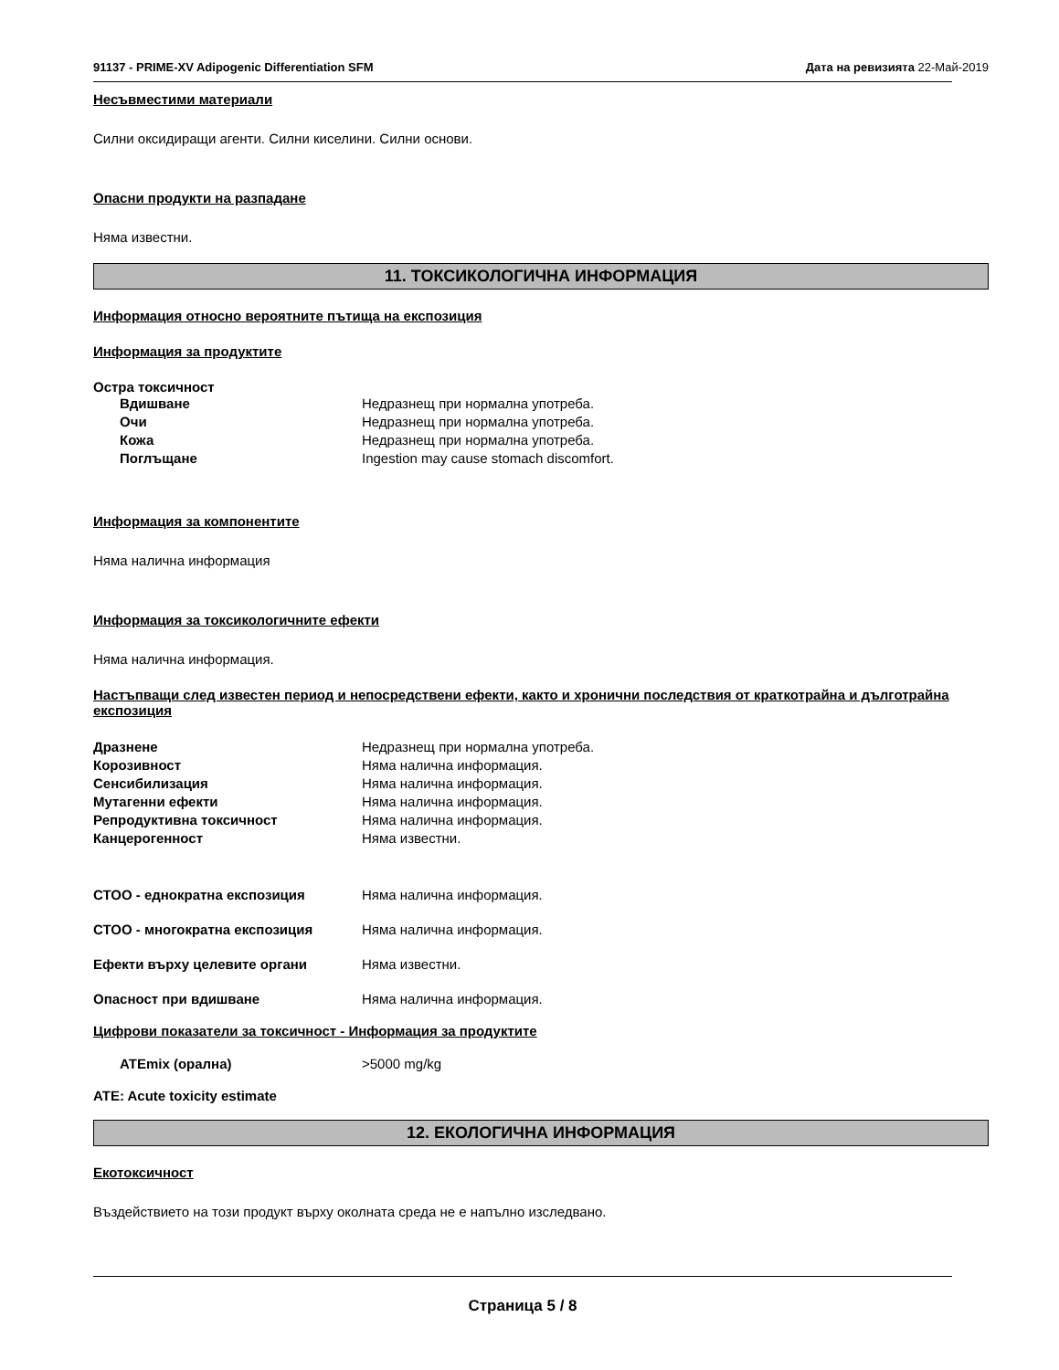91137 - PRIME-XV Adipogenic Differentiation SFM Дата на ревизията 22-Май-2019
Несъвместими материали
Силни оксидиращи агенти. Силни киселини. Силни основи.
Опасни продукти на разпадане
Няма известни.
11. ТОКСИКОЛОГИЧНА ИНФОРМАЦИЯ
Информация относно вероятните пътища на експозиция
Информация за продуктите
Остра токсичност
Вдишване Недразнещ при нормална употреба.
Очи Недразнещ при нормална употреба.
Кожа Недразнещ при нормална употреба.
Поглъщане Ingestion may cause stomach discomfort.
Информация за компонентите
Няма налична информация
Информация за токсикологичните ефекти
Няма налична информация.
Настъпващи след известен период и непосредствени ефекти, както и хронични последствия от краткотрайна и дълготрайна експозиция
Дразнене Недразнещ при нормална употреба.
Корозивност Няма налична информация.
Сенсибилизация Няма налична информация.
Мутагенни ефекти Няма налична информация.
Репродуктивна токсичност Няма налична информация.
Канцерогенност Няма известни.
СТОО - еднократна експозиция Няма налична информация.
СТОО - многократна експозиция Няма налична информация.
Ефекти върху целевите органи Няма известни.
Опасност при вдишване Няма налична информация.
Цифрови показатели за токсичност - Информация за продуктите
ATEmix (орална) >5000 mg/kg
ATE: Acute toxicity estimate
12. ЕКОЛОГИЧНА ИНФОРМАЦИЯ
Екотоксичност
Въздействието на този продукт върху околната среда не е напълно изследвано.
Страница 5 / 8